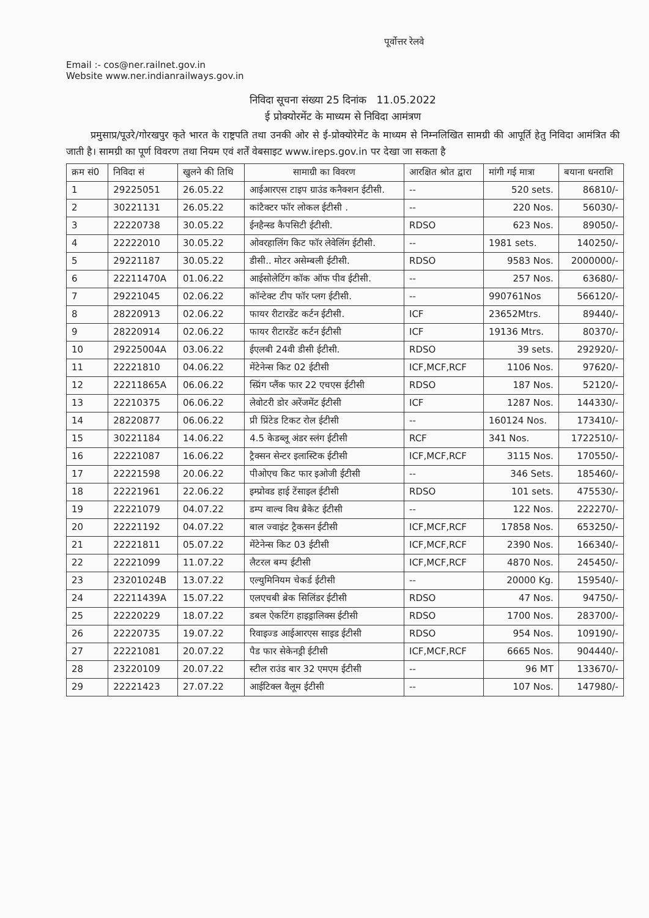पूर्वोत्तर रेलवे
Email :- cos@ner.railnet.gov.in
Website www.ner.indianrailways.gov.in
निविदा सूचना संख्या 25 दिनांक 11.05.2022
ई प्रोक्योरमेंट के माध्यम से निविदा आमंत्रण
प्रमुसाप्र/पूउरे/गोरखपुर कृते भारत के राष्ट्रपति तथा उनकी ओर से ई-प्रोक्योरेमेंट के माध्यम से निम्नलिखित सामग्री की आपूर्ति हेतु निविदा आमंत्रित की जाती है। सामग्री का पूर्ण विवरण तथा नियम एवं शर्तें वेबसाइट www.ireps.gov.in पर देखा जा सकता है
| क्रम सं0 | निविदा सं | खुलने की तिथि | सामाग्री का विवरण | आरक्षित श्रोत द्वारा | मांगी गई मात्रा | बयाना धनराशि |
| --- | --- | --- | --- | --- | --- | --- |
| 1 | 29225051 | 26.05.22 | आईआरएस टाइप ग्राउंड कनैक्शन ईटीसी. | -- | 520 sets. | 86810/- |
| 2 | 30221131 | 26.05.22 | कांटैक्टर फॉर लोकल ईटीसी . | -- | 220 Nos. | 56030/- |
| 3 | 22220738 | 30.05.22 | ईनहैन्स्ड कैपसिटी ईटीसी. | RDSO | 623 Nos. | 89050/- |
| 4 | 22222010 | 30.05.22 | ओवरहालिंग किट फॉर लेवेलिंग ईटीसी. | -- | 1981 sets. | 140250/- |
| 5 | 29221187 | 30.05.22 | डीसी.. मोटर असेम्बली ईटीसी. | RDSO | 9583 Nos. | 2000000/- |
| 6 | 22211470A | 01.06.22 | आईसोलेटिंग कॉक ऑफ पीव ईटीसी. | -- | 257 Nos. | 63680/- |
| 7 | 29221045 | 02.06.22 | कॉन्टेक्ट टीप फॉर प्लग ईटीसी. | -- | 990761Nos | 566120/- |
| 8 | 28220913 | 02.06.22 | फायर रीटारडेंट कर्टन ईटीसी. | ICF | 23652Mtrs. | 89440/- |
| 9 | 28220914 | 02.06.22 | फायर रीटारडेंट कर्टन ईटीसी | ICF | 19136 Mtrs. | 80370/- |
| 10 | 29225004A | 03.06.22 | ईएलबी 24वी डीसी ईटीसी. | RDSO | 39 sets. | 292920/- |
| 11 | 22221810 | 04.06.22 | मेंटेनेन्स किट 02 ईटीसी | ICF,MCF,RCF | 1106 Nos. | 97620/- |
| 12 | 22211865A | 06.06.22 | स्प्रिंग प्लैंक फार 22 एचएस ईटीसी | RDSO | 187 Nos. | 52120/- |
| 13 | 22210375 | 06.06.22 | लेवोटरी डोर अरेंजमेंट ईटीसी | ICF | 1287 Nos. | 144330/- |
| 14 | 28220877 | 06.06.22 | प्री प्रिंटेड टिकट रोल ईटीसी | -- | 160124 Nos. | 173410/- |
| 15 | 30221184 | 14.06.22 | 4.5 केडब्लू अंडर स्लंग ईटीसी | RCF | 341 Nos. | 1722510/- |
| 16 | 22221087 | 16.06.22 | ट्रैक्सन सेन्टर इलास्टिक ईटीसी | ICF,MCF,RCF | 3115 Nos. | 170550/- |
| 17 | 22221598 | 20.06.22 | पीओएच किट फार इओजी ईटीसी | -- | 346 Sets. | 185460/- |
| 18 | 22221961 | 22.06.22 | इम्प्रोवड हाई टेंसाइल ईटीसी | RDSO | 101 sets. | 475530/- |
| 19 | 22221079 | 04.07.22 | डम्प वाल्व विथ ब्रैकेट ईटीसी | -- | 122 Nos. | 222270/- |
| 20 | 22221192 | 04.07.22 | बाल ज्वाइंट ट्रैकसन ईटीसी | ICF,MCF,RCF | 17858 Nos. | 653250/- |
| 21 | 22221811 | 05.07.22 | मेंटेनेन्स किट 03 ईटीसी | ICF,MCF,RCF | 2390 Nos. | 166340/- |
| 22 | 22221099 | 11.07.22 | लैटरल बम्प ईटीसी | ICF,MCF,RCF | 4870 Nos. | 245450/- |
| 23 | 23201024B | 13.07.22 | एल्युमिनियम चेकर्ड ईटीसी | -- | 20000 Kg. | 159540/- |
| 24 | 22211439A | 15.07.22 | एलएचबी ब्रेक सिलिंडर ईटीसी | RDSO | 47 Nos. | 94750/- |
| 25 | 22220229 | 18.07.22 | डबल ऐकटिंग हाइड्रालिक्स ईटीसी | RDSO | 1700 Nos. | 283700/- |
| 26 | 22220735 | 19.07.22 | रिवाइज्ड आईआरएस साइड ईटीसी | RDSO | 954 Nos. | 109190/- |
| 27 | 22221081 | 20.07.22 | पैड फार सेकेनड्री ईटीसी | ICF,MCF,RCF | 6665 Nos. | 904440/- |
| 28 | 23220109 | 20.07.22 | स्टील राउंड बार 32 एमएम ईटीसी | -- | 96 MT | 133670/- |
| 29 | 22221423 | 27.07.22 | आईटिक्ल वैलूम ईटीसी | -- | 107 Nos. | 147980/- |